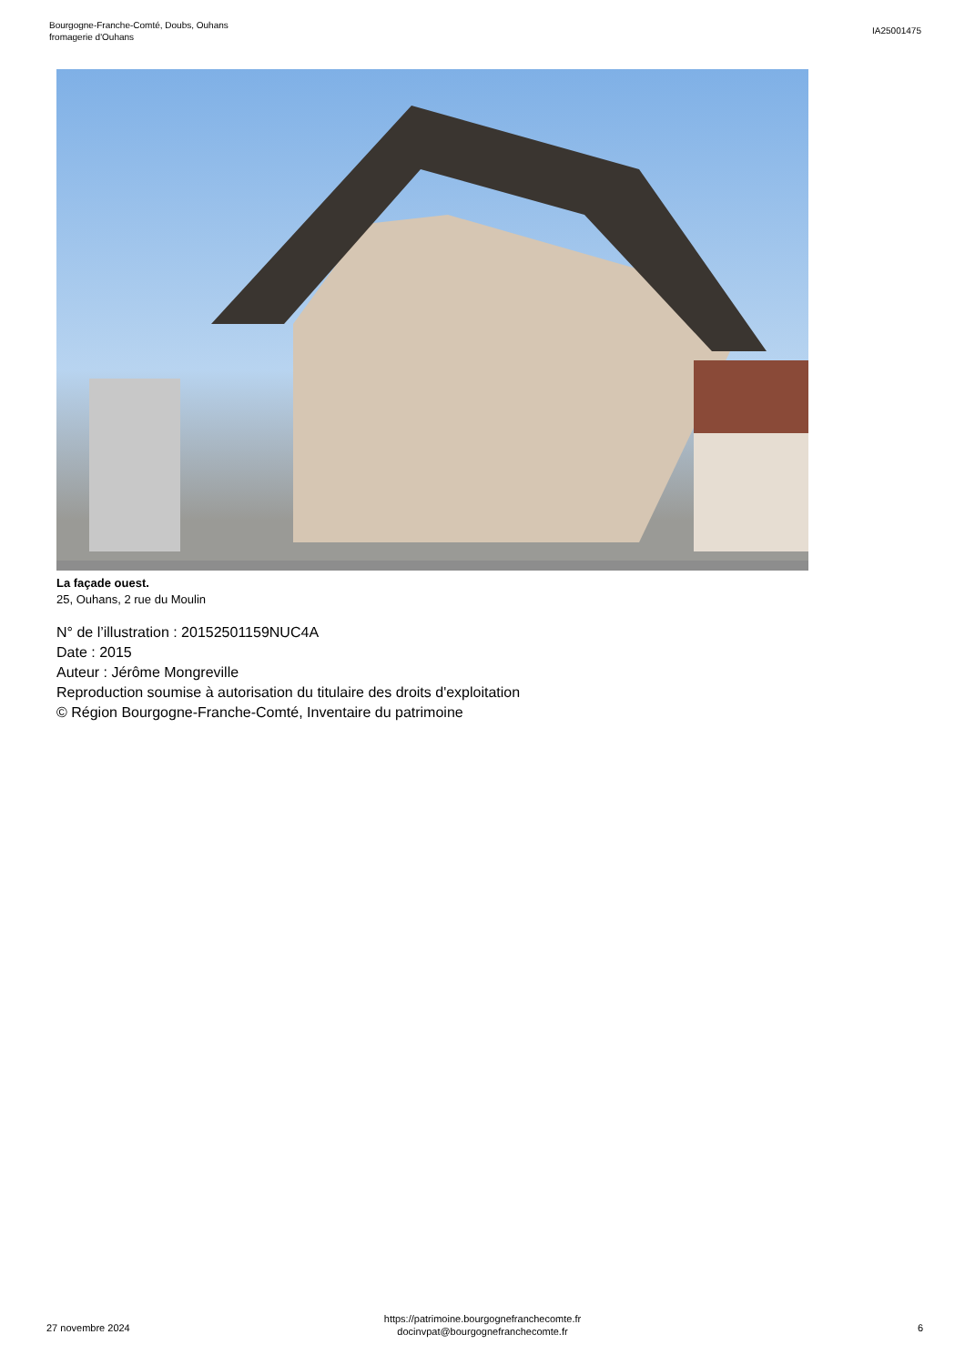Bourgogne-Franche-Comté, Doubs, Ouhans
fromagerie d'Ouhans
IA25001475
La façade ouest.
25, Ouhans, 2 rue du Moulin
N° de l’illustration : 20152501159NUC4A
Date : 2015
Auteur : Jérôme Mongreville
Reproduction soumise à autorisation du titulaire des droits d'exploitation
© Région Bourgogne-Franche-Comté, Inventaire du patrimoine
27 novembre 2024
https://patrimoine.bourgognefranchecomte.fr
docinvpat@bourgognefranchecomte.fr
6